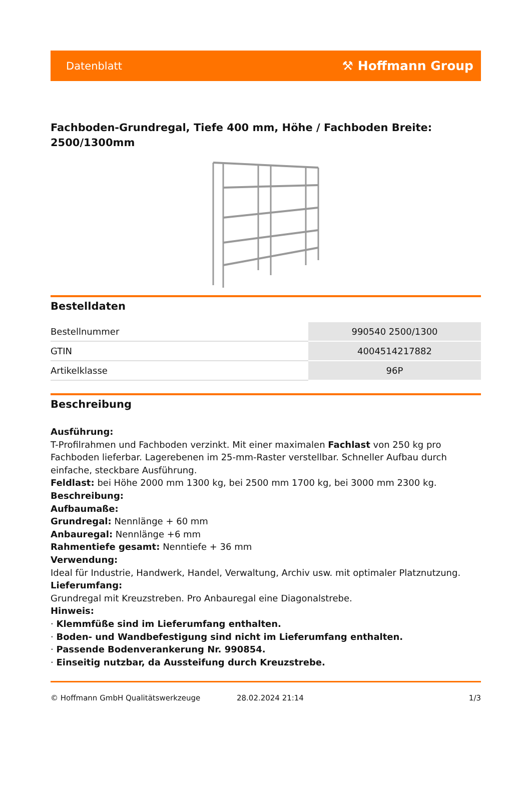Datenblatt ⚒ Hoffmann Group
Fachboden-Grundregal, Tiefe 400 mm, Höhe / Fachboden Breite: 2500/1300mm
Bestelldaten
| Bestellnummer | 990540 2500/1300 |
| GTIN | 4004514217882 |
| Artikelklasse | 96P |
Beschreibung
Ausführung:
T-Profilrahmen und Fachboden verzinkt. Mit einer maximalen Fachlast von 250 kg pro Fachboden lieferbar. Lagerebenen im 25-mm-Raster verstellbar. Schneller Aufbau durch einfache, steckbare Ausführung.
Feldlast: bei Höhe 2000 mm 1300 kg, bei 2500 mm 1700 kg, bei 3000 mm 2300 kg.
Beschreibung:
Aufbaumaße:
Grundregal: Nennlänge + 60 mm
Anbauregal: Nennlänge +6 mm
Rahmentiefe gesamt: Nenntiefe + 36 mm
Verwendung:
Ideal für Industrie, Handwerk, Handel, Verwaltung, Archiv usw. mit optimaler Platznutzung.
Lieferumfang:
Grundregal mit Kreuzstreben. Pro Anbauregal eine Diagonalstrebe.
Hinweis:
· Klemmfüße sind im Lieferumfang enthalten.
· Boden- und Wandbefestigung sind nicht im Lieferumfang enthalten.
· Passende Bodenverankerung Nr. 990854.
· Einseitig nutzbar, da Aussteifung durch Kreuzstrebe.
© Hoffmann GmbH Qualitätswerkzeuge 28.02.2024 21:14 1/3